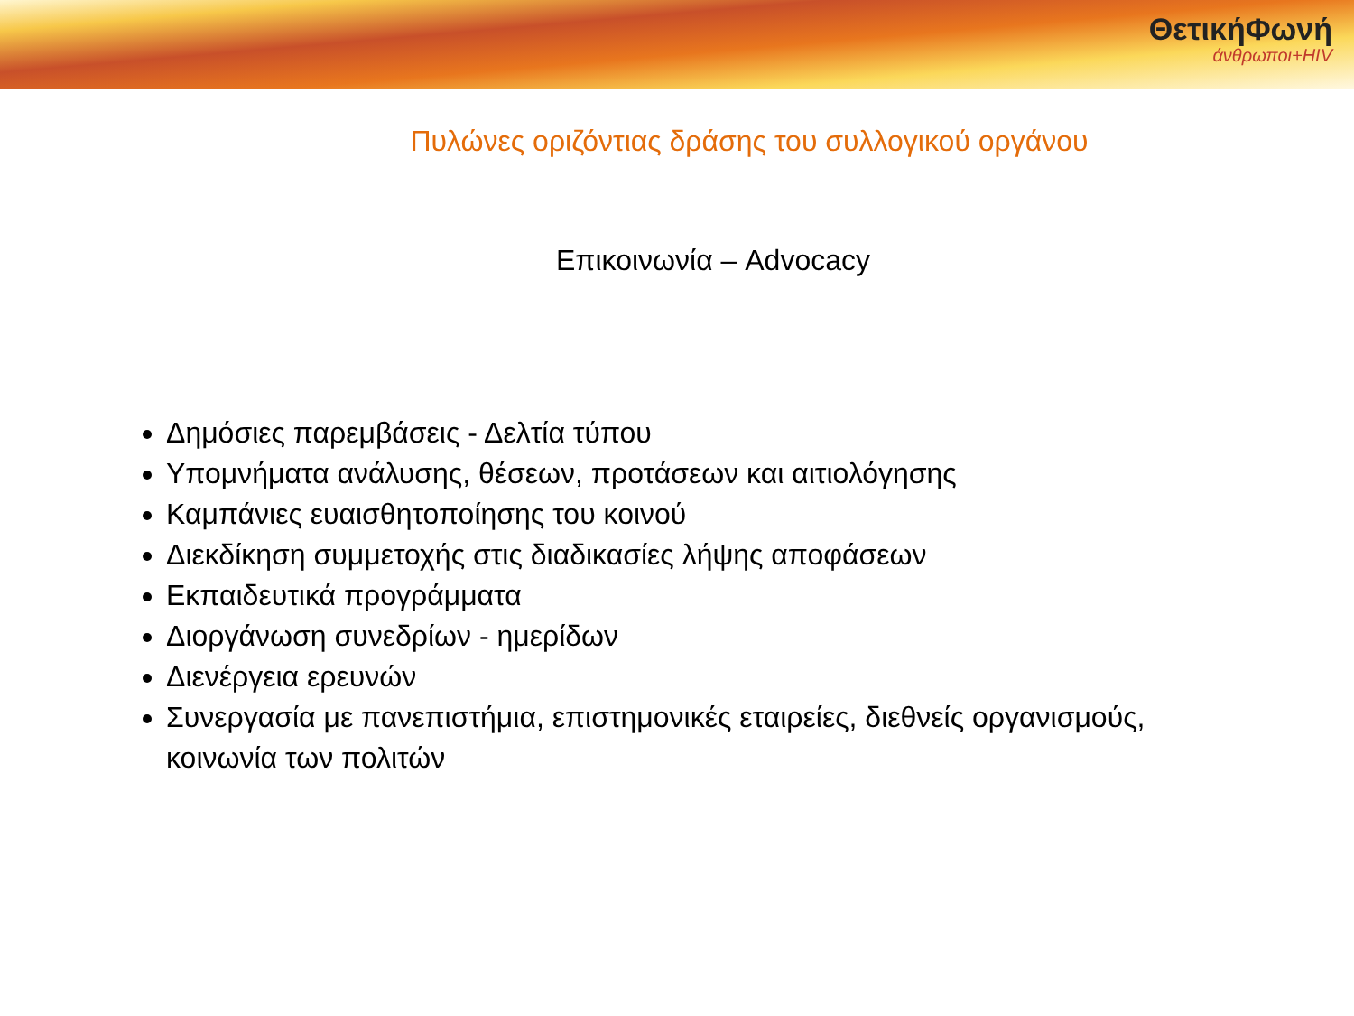ΘετικήΦωνή
άνθρωποι+HIV
Πυλώνες οριζόντιας δράσης του συλλογικού οργάνου
Επικοινωνία – Advocacy
Δημόσιες παρεμβάσεις - Δελτία τύπου
Υπομνήματα ανάλυσης, θέσεων, προτάσεων και αιτιολόγησης
Καμπάνιες ευαισθητοποίησης του κοινού
Διεκδίκηση συμμετοχής στις διαδικασίες λήψης αποφάσεων
Εκπαιδευτικά προγράμματα
Διοργάνωση συνεδρίων - ημερίδων
Διενέργεια ερευνών
Συνεργασία με πανεπιστήμια, επιστημονικές εταιρείες, διεθνείς οργανισμούς, κοινωνία των πολιτών